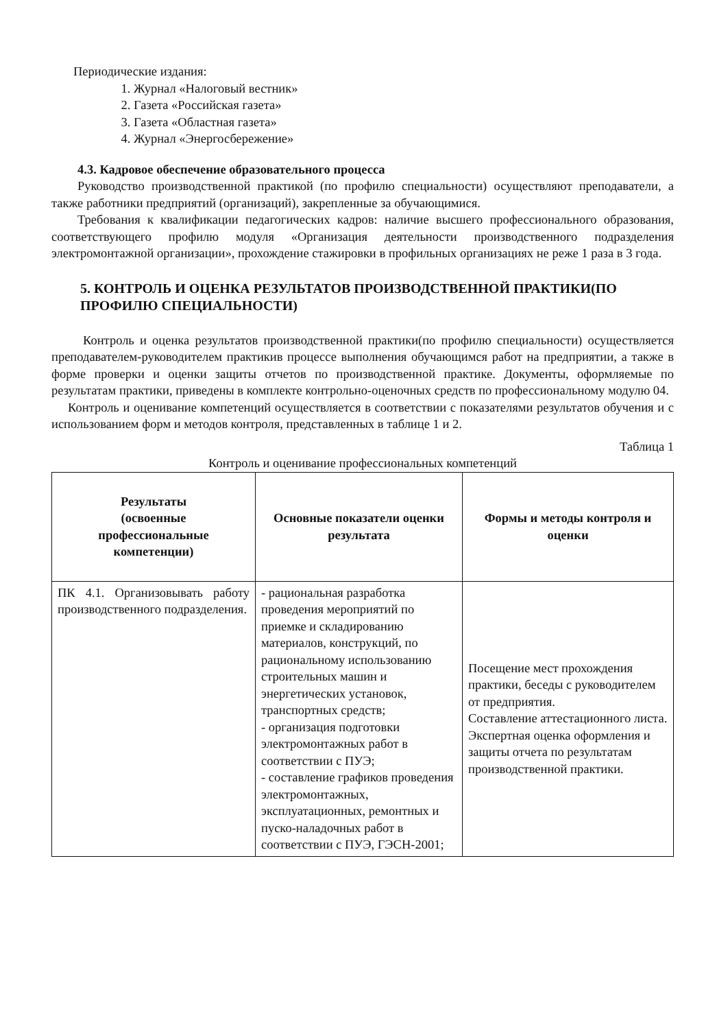Периодические издания:
1. Журнал «Налоговый вестник»
2. Газета «Российская газета»
3. Газета «Областная газета»
4. Журнал «Энергосбережение»
4.3. Кадровое обеспечение образовательного процесса
Руководство производственной практикой (по профилю специальности) осуществляют преподаватели, а также работники предприятий (организаций), закрепленные за обучающимися.
Требования к квалификации педагогических кадров: наличие высшего профессионального образования, соответствующего профилю модуля «Организация деятельности производственного подразделения электромонтажной организации», прохождение стажировки в профильных организациях не реже 1 раза в 3 года.
5. КОНТРОЛЬ И ОЦЕНКА РЕЗУЛЬТАТОВ ПРОИЗВОДСТВЕННОЙ ПРАКТИКИ(ПО ПРОФИЛЮ СПЕЦИАЛЬНОСТИ)
Контроль и оценка результатов производственной практики(по профилю специальности) осуществляется преподавателем-руководителем практикив процессе выполнения обучающимся работ на предприятии, а также в форме проверки и оценки защиты отчетов по производственной практике. Документы, оформляемые по результатам практики, приведены в комплекте контрольно-оценочных средств по профессиональному модулю 04.
Контроль и оценивание компетенций осуществляется в соответствии с показателями результатов обучения и с использованием форм и методов контроля, представленных в таблице 1 и 2.
Таблица 1
Контроль и оценивание профессиональных компетенций
| Результаты (освоенные профессиональные компетенции) | Основные показатели оценки результата | Формы и методы контроля и оценки |
| --- | --- | --- |
| ПК 4.1. Организовывать работу производственного подразделения. | - рациональная разработка проведения мероприятий по приемке и складированию материалов, конструкций, по рациональному использованию строительных машин и энергетических установок, транспортных средств; - организация подготовки электромонтажных работ в соответствии с ПУЭ; - составление графиков проведения электромонтажных, эксплуатационных, ремонтных и пуско-наладочных работ в соответствии с ПУЭ, ГЭСН-2001; | Посещение мест прохождения практики, беседы с руководителем от предприятия. Составление аттестационного листа. Экспертная оценка оформления и защиты отчета по результатам производственной практики. |